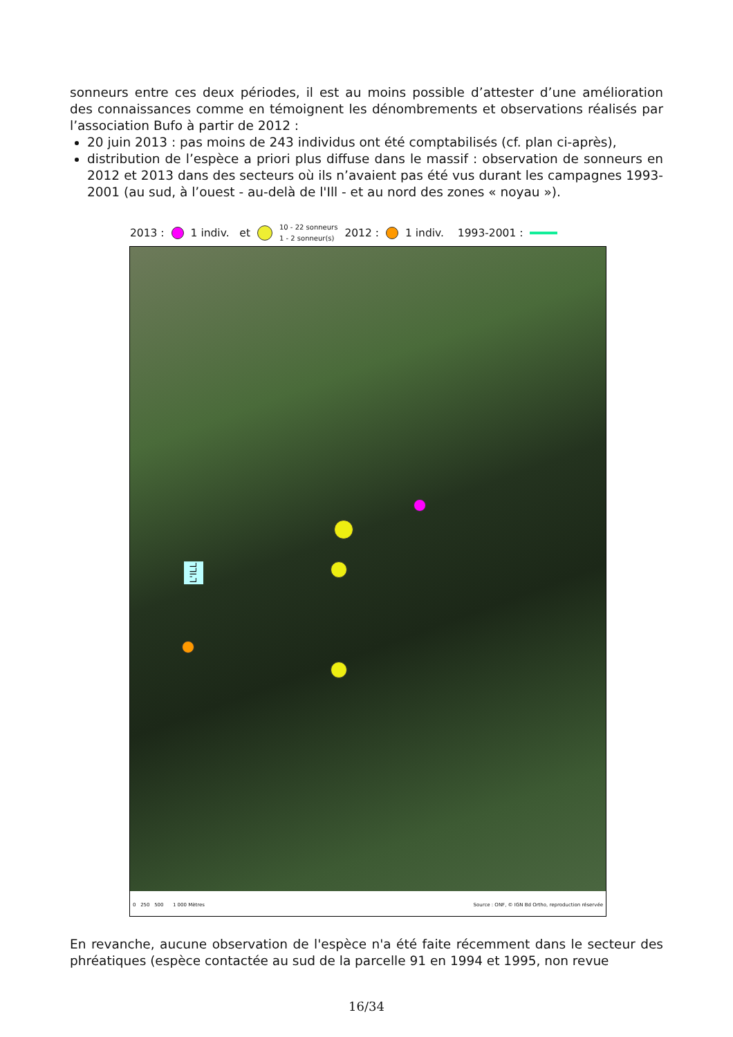sonneurs entre ces deux périodes, il est au moins possible d’attester d’une amélioration des connaissances comme en témoignent les dénombrements et observations réalisés par l’association Bufo à partir de 2012 :
20 juin 2013 : pas moins de 243 individus ont été comptabilisés (cf. plan ci-après),
distribution de l’espèce a priori plus diffuse dans le massif : observation de sonneurs en 2012 et 2013 dans des secteurs où ils n’avaient pas été vus durant les campagnes 1993-2001 (au sud, à l’ouest - au-delà de l'Ill - et au nord des zones « noyau »).
2013 : 1 indiv. et 10 - 22 sonneurs
1 - 2 sonneur(s) 2012 : 1 indiv. 1993-2001 :
L'ILL
0 250 500 1 000 Mètres Source : ONF, © IGN Bd Ortho, reproduction réservée
En revanche, aucune observation de l'espèce n'a été faite récemment dans le secteur des phréatiques (espèce contactée au sud de la parcelle 91 en 1994 et 1995, non revue
16/34